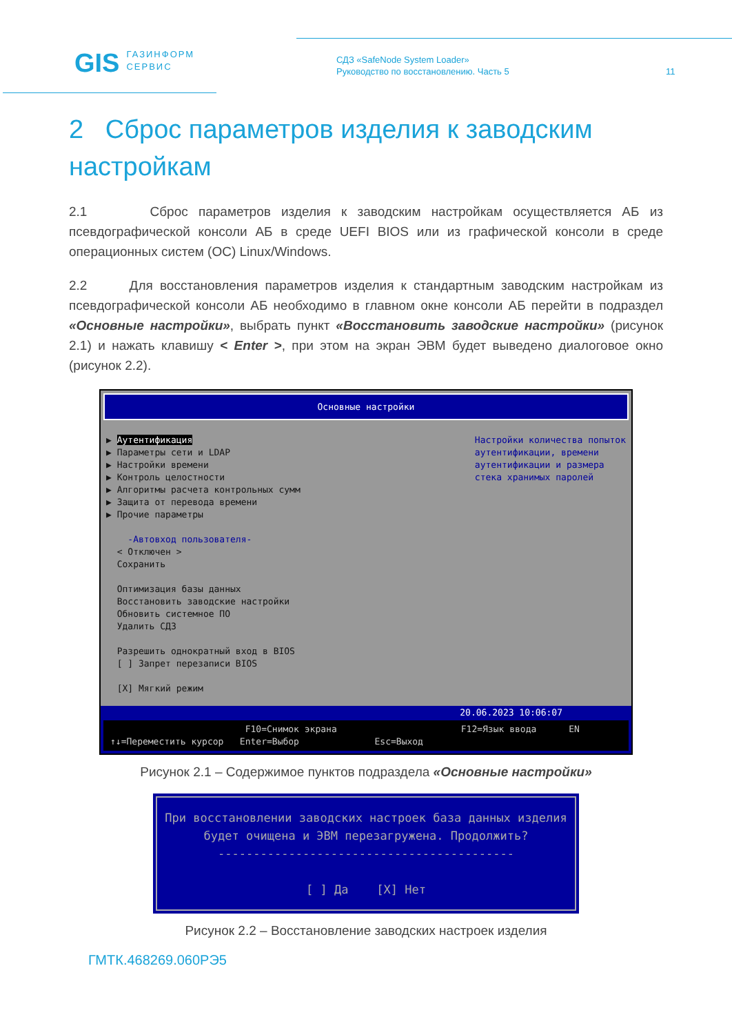GIS ГАЗИНФОРМ
СЕРВИС
СДЗ «SafeNode System Loader»
Руководство по восстановлению. Часть 5
11
2 Сброс параметров изделия к заводским настройкам
2.1 Сброс параметров изделия к заводским настройкам осуществляется АБ из псевдографической консоли АБ в среде UEFI BIOS или из графической консоли в среде операционных систем (ОС) Linux/Windows.
2.2 Для восстановления параметров изделия к стандартным заводским настройкам из псевдографической консоли АБ необходимо в главном окне консоли АБ перейти в подраздел «Основные настройки», выбрать пункт «Восстановить заводские настройки» (рисунок 2.1) и нажать клавишу < Enter >, при этом на экран ЭВМ будет выведено диалоговое окно (рисунок 2.2).
Основные настройки
▶ Аутентификация ▶ Параметры сети и LDAP ▶ Настройки времени ▶ Контроль целостности ▶ Алгоритмы расчета контрольных сумм ▶ Защита от перевода времени ▶ Прочие параметры -Автовход пользователя- < Отключен > Сохранить Оптимизация базы данных Восстановить заводские настройки Обновить системное ПО Удалить СДЗ Разрешить однократный вход в BIOS [ ] Запрет перезаписи BIOS [X] Мягкий режим
Настройки количества попыток аутентификации, времени аутентификации и размера стека хранимых паролей
20.06.2023 10:06:07
F10=Снимок экрана F12=Язык ввода EN ↑↓=Переместить курсор Enter=Выбор Esc=Выход
Рисунок 2.1 – Содержимое пунктов подраздела «Основные настройки»
При восстановлении заводских настроек база данных изделия
будет очищена и ЭВМ перезагружена. Продолжить?
------------------------------------------
[ ] Да [X] Нет
Рисунок 2.2 – Восстановление заводских настроек изделия
ГМТК.468269.060РЭ5